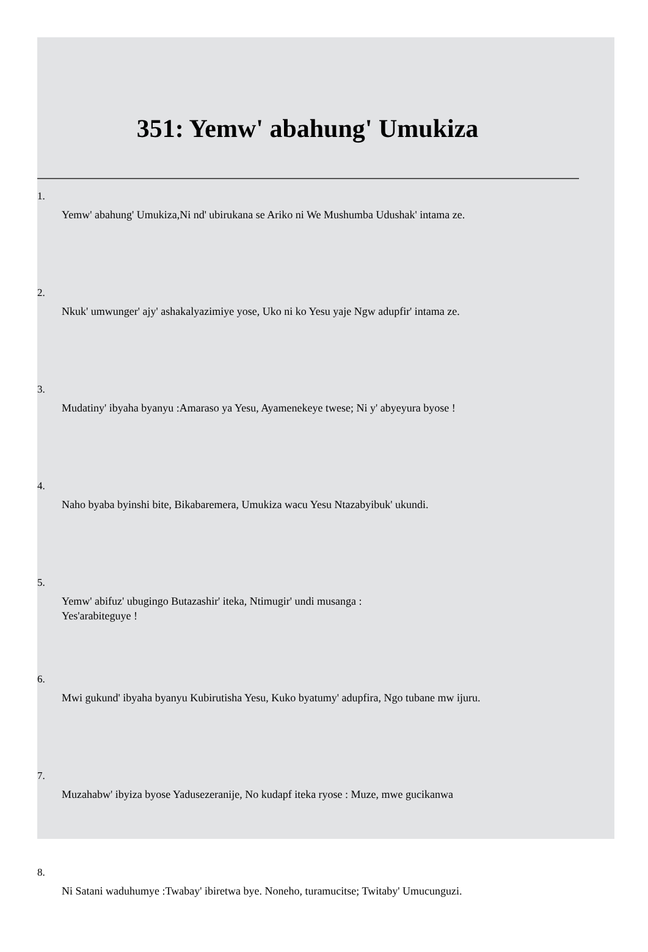351: Yemw' abahung' Umukiza
1.
Yemw' abahung' Umukiza,Ni nd' ubirukana se Ariko ni We Mushumba Udushak' intama ze.
2.
Nkuk' umwunger' ajy' ashakalyazimiye yose, Uko ni ko Yesu yaje Ngw adupfir' intama ze.
3.
Mudatiny' ibyaha byanyu :Amaraso ya Yesu, Ayamenekeye twese; Ni y' abyeyura byose !
4.
Naho byaba byinshi bite, Bikabaremera, Umukiza wacu Yesu Ntazabyibuk' ukundi.
5.
Yemw' abifuz' ubugingo Butazashir' iteka, Ntimugir' undi musanga : Yes'arabiteguye !
6.
Mwi gukund' ibyaha byanyu Kubirutisha Yesu, Kuko byatumy' adupfira, Ngo tubane mw ijuru.
7.
Muzahabw' ibyiza byose Yadusezeranije, No kudapf iteka ryose : Muze, mwe gucikanwa
8.
Ni Satani waduhumye :Twabay' ibiretwa bye. Noneho, turamucitse; Twitaby' Umucunguzi.